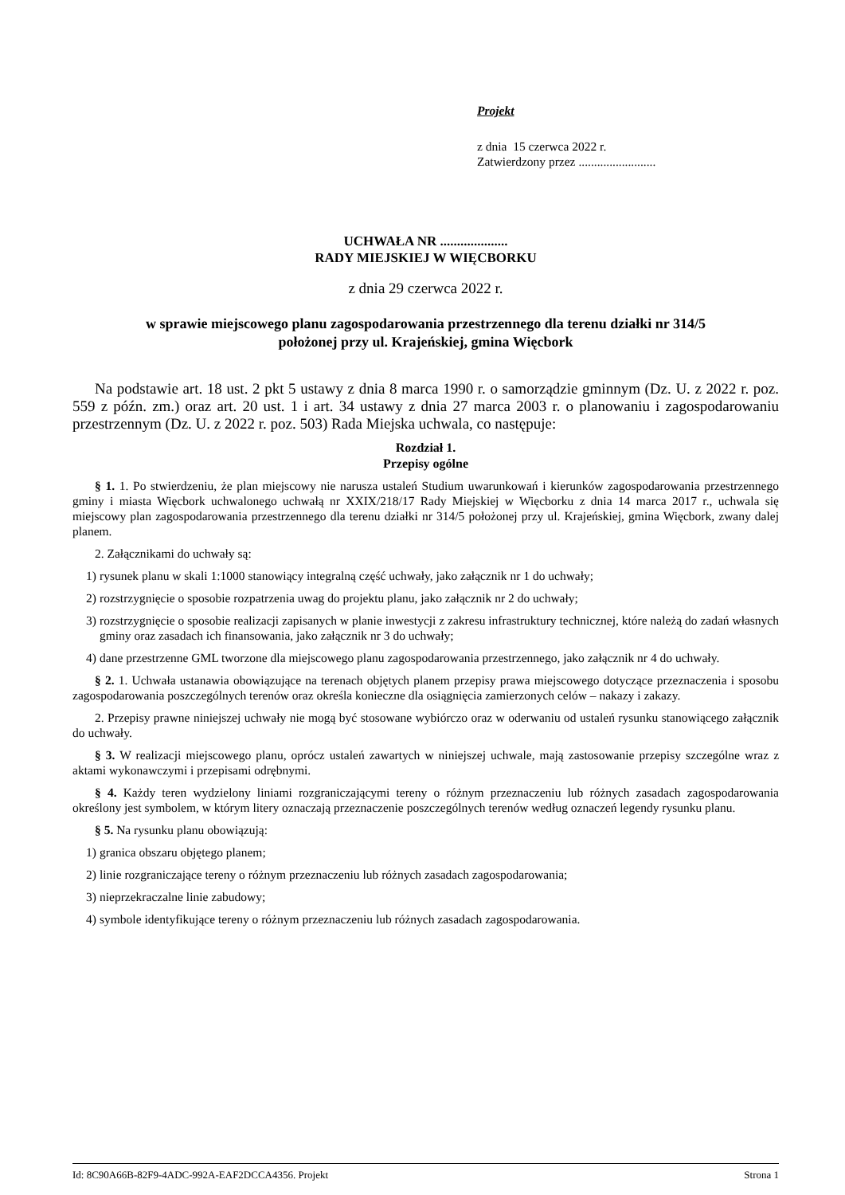Projekt
z dnia 15 czerwca 2022 r.
Zatwierdzony przez .........................
UCHWAŁA NR ....................
RADY MIEJSKIEJ W WIĘCBORKU
z dnia 29 czerwca 2022 r.
w sprawie miejscowego planu zagospodarowania przestrzennego dla terenu działki nr 314/5
położonej przy ul. Krajeńskiej, gmina Więcbork
Na podstawie art. 18 ust. 2 pkt 5 ustawy z dnia 8 marca 1990 r. o samorządzie gminnym (Dz. U. z 2022 r. poz. 559 z późn. zm.) oraz art. 20 ust. 1 i art. 34 ustawy z dnia 27 marca 2003 r. o planowaniu i zagospodarowaniu przestrzennym (Dz. U. z 2022 r. poz. 503) Rada Miejska uchwala, co następuje:
Rozdział 1.
Przepisy ogólne
§ 1. 1. Po stwierdzeniu, że plan miejscowy nie narusza ustaleń Studium uwarunkowań i kierunków zagospodarowania przestrzennego gminy i miasta Więcbork uchwalonego uchwałą nr XXIX/218/17 Rady Miejskiej w Więcborku z dnia 14 marca 2017 r., uchwala się miejscowy plan zagospodarowania przestrzennego dla terenu działki nr 314/5 położonej przy ul. Krajeńskiej, gmina Więcbork, zwany dalej planem.
2. Załącznikami do uchwały są:
1) rysunek planu w skali 1:1000 stanowiący integralną część uchwały, jako załącznik nr 1 do uchwały;
2) rozstrzygnięcie o sposobie rozpatrzenia uwag do projektu planu, jako załącznik nr 2 do uchwały;
3) rozstrzygnięcie o sposobie realizacji zapisanych w planie inwestycji z zakresu infrastruktury technicznej, które należą do zadań własnych gminy oraz zasadach ich finansowania, jako załącznik nr 3 do uchwały;
4) dane przestrzenne GML tworzone dla miejscowego planu zagospodarowania przestrzennego, jako załącznik nr 4 do uchwały.
§ 2. 1. Uchwała ustanawia obowiązujące na terenach objętych planem przepisy prawa miejscowego dotyczące przeznaczenia i sposobu zagospodarowania poszczególnych terenów oraz określa konieczne dla osiągnięcia zamierzonych celów – nakazy i zakazy.
2. Przepisy prawne niniejszej uchwały nie mogą być stosowane wybiórczo oraz w oderwaniu od ustaleń rysunku stanowiącego załącznik do uchwały.
§ 3. W realizacji miejscowego planu, oprócz ustaleń zawartych w niniejszej uchwale, mają zastosowanie przepisy szczególne wraz z aktami wykonawczymi i przepisami odrębnymi.
§ 4. Każdy teren wydzielony liniami rozgraniczającymi tereny o różnym przeznaczeniu lub różnych zasadach zagospodarowania określony jest symbolem, w którym litery oznaczają przeznaczenie poszczególnych terenów według oznaczeń legendy rysunku planu.
§ 5. Na rysunku planu obowiązują:
1) granica obszaru objętego planem;
2) linie rozgraniczające tereny o różnym przeznaczeniu lub różnych zasadach zagospodarowania;
3) nieprzekraczalne linie zabudowy;
4) symbole identyfikujące tereny o różnym przeznaczeniu lub różnych zasadach zagospodarowania.
Id: 8C90A66B-82F9-4ADC-992A-EAF2DCCA4356. Projekt Strona 1